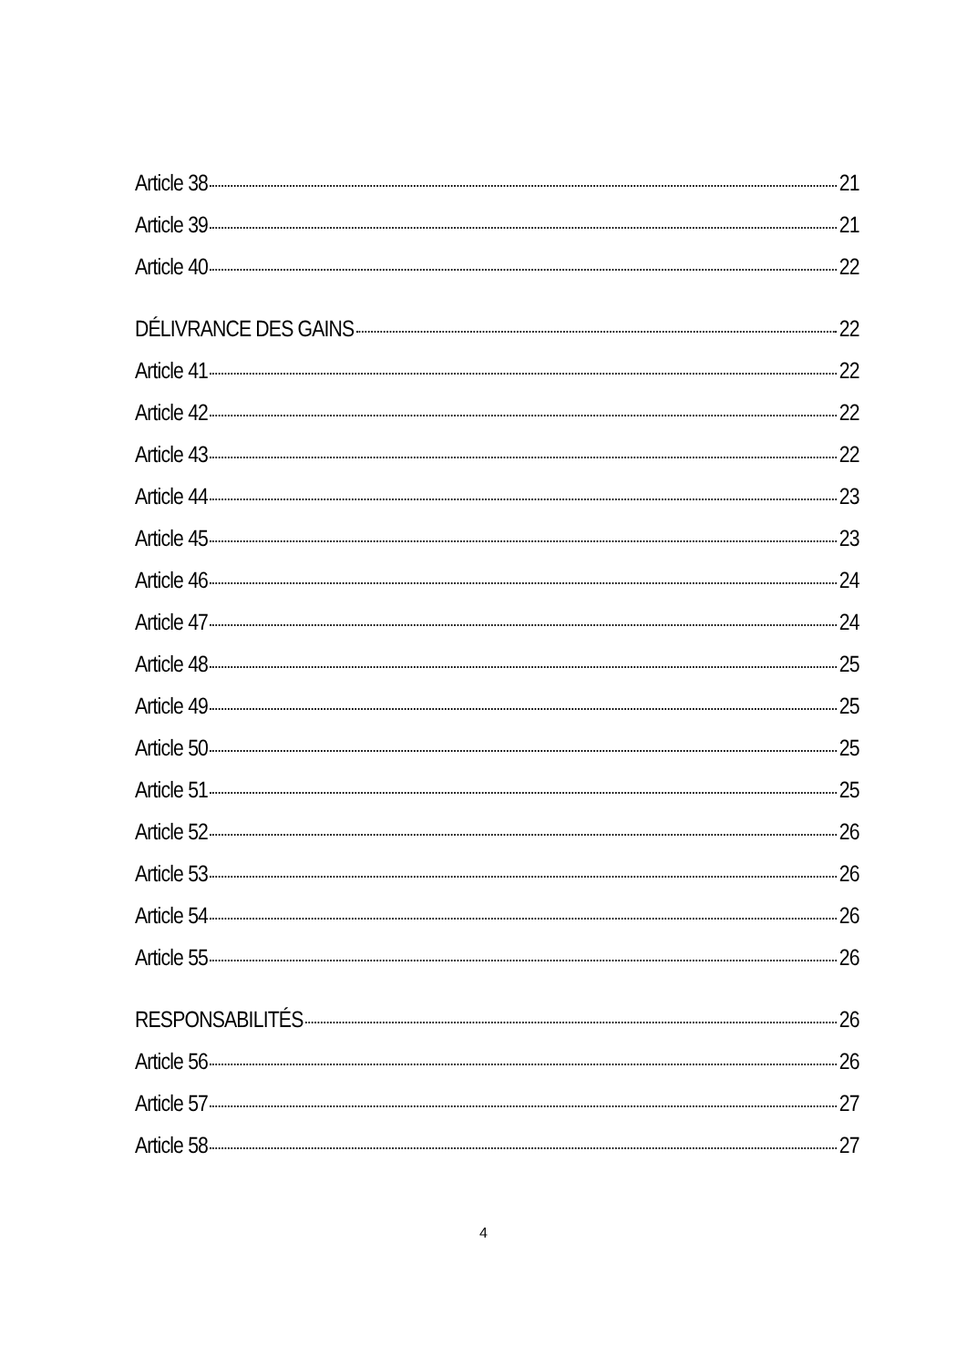Article 38 21
Article 39 21
Article 40 22
DÉLIVRANCE DES GAINS 22
Article 41 22
Article 42 22
Article 43 22
Article 44 23
Article 45 23
Article 46 24
Article 47 24
Article 48 25
Article 49 25
Article 50 25
Article 51 25
Article 52 26
Article 53 26
Article 54 26
Article 55 26
RESPONSABILITÉS 26
Article 56 26
Article 57 27
Article 58 27
4